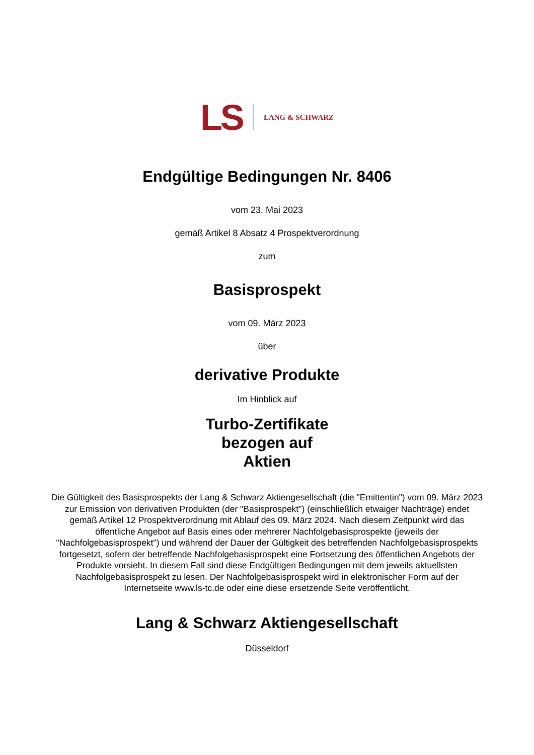LS
LANG & SCHWARZ
Endgültige Bedingungen Nr. 8406
vom 23. Mai 2023
gemäß Artikel 8 Absatz 4 Prospektverordnung
zum
Basisprospekt
vom 09. März 2023
über
derivative Produkte
Im Hinblick auf
Turbo-Zertifikate
bezogen auf
Aktien
Die Gültigkeit des Basisprospekts der Lang & Schwarz Aktiengesellschaft (die "Emittentin") vom 09. März 2023 zur Emission von derivativen Produkten (der "Basisprospekt") (einschließlich etwaiger Nachträge) endet gemäß Artikel 12 Prospektverordnung mit Ablauf des 09. März 2024. Nach diesem Zeitpunkt wird das öffentliche Angebot auf Basis eines oder mehrerer Nachfolgebasisprospekte (jeweils der "Nachfolgebasisprospekt") und während der Dauer der Gültigkeit des betreffenden Nachfolgebasisprospekts fortgesetzt, sofern der betreffende Nachfolgebasisprospekt eine Fortsetzung des öffentlichen Angebots der Produkte vorsieht. In diesem Fall sind diese Endgültigen Bedingungen mit dem jeweils aktuellsten Nachfolgebasisprospekt zu lesen. Der Nachfolgebasisprospekt wird in elektronischer Form auf der Internetseite www.ls-tc.de oder eine diese ersetzende Seite veröffentlicht.
Lang & Schwarz Aktiengesellschaft
Düsseldorf